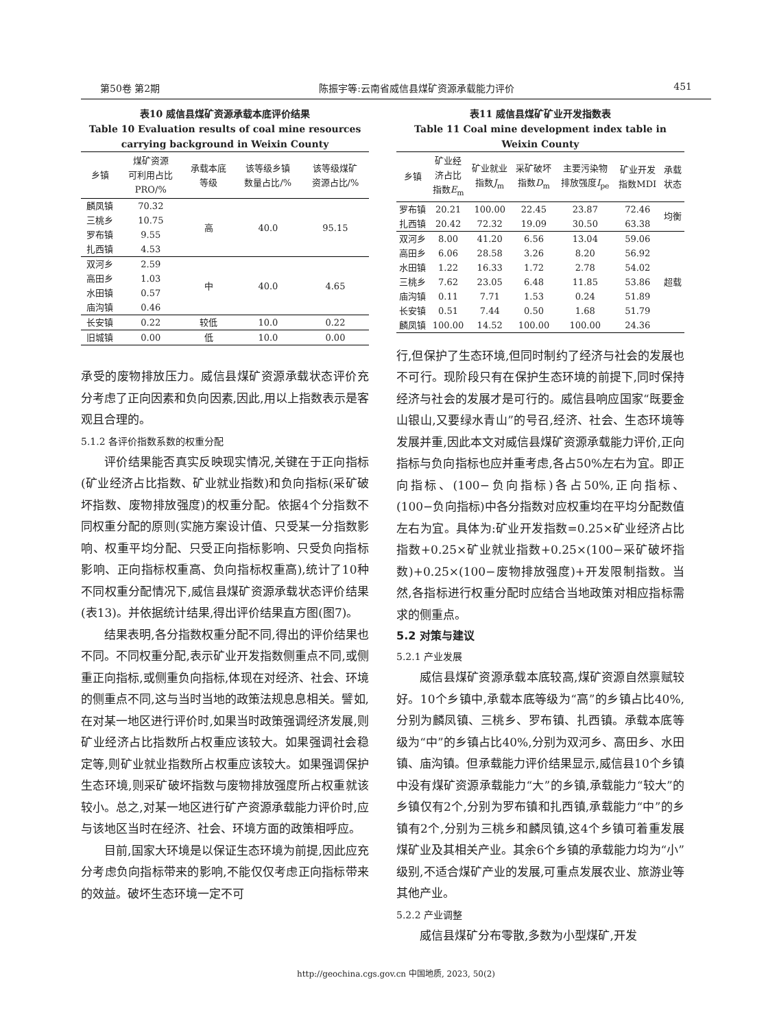第50卷 第2期 陈振宇等:云南省威信县煤矿资源承载能力评价 451
表10 威信县煤矿资源承载本底评价结果
Table 10 Evaluation results of coal mine resources carrying background in Weixin County
| 乡镇 | 煤矿资源 可利用占比 PRO/% | 承载本底 等级 | 该等级乡镇 数量占比/% | 该等级煤矿 资源占比/% |
| --- | --- | --- | --- | --- |
| 麟凤镇 | 70.32 | 高 | 40.0 | 95.15 |
| 三桃乡 | 10.75 | | | |
| 罗布镇 | 9.55 | | | |
| 扎西镇 | 4.53 | | | |
| 双河乡 | 2.59 | 中 | 40.0 | 4.65 |
| 高田乡 | 1.03 | | | |
| 水田镇 | 0.57 | | | |
| 庙沟镇 | 0.46 | | | |
| 长安镇 | 0.22 | 较低 | 10.0 | 0.22 |
| 旧城镇 | 0.00 | 低 | 10.0 | 0.00 |
承受的废物排放压力。威信县煤矿资源承载状态评价充分考虑了正向因素和负向因素,因此,用以上指数表示是客观且合理的。
5.1.2 各评价指数系数的权重分配
评价结果能否真实反映现实情况,关键在于正向指标(矿业经济占比指数、矿业就业指数)和负向指标(采矿破坏指数、废物排放强度)的权重分配。依据4个分指数不同权重分配的原则(实施方案设计值、只受某一分指数影响、权重平均分配、只受正向指标影响、只受负向指标影响、正向指标权重高、负向指标权重高),统计了10种不同权重分配情况下,威信县煤矿资源承载状态评价结果(表13)。并依据统计结果,得出评价结果直方图(图7)。
结果表明,各分指数权重分配不同,得出的评价结果也不同。不同权重分配,表示矿业开发指数侧重点不同,或侧重正向指标,或侧重负向指标,体现在对经济、社会、环境的侧重点不同,这与当时当地的政策法规息息相关。譬如,在对某一地区进行评价时,如果当时政策强调经济发展,则矿业经济占比指数所占权重应该较大。如果强调社会稳定等,则矿业就业指数所占权重应该较大。如果强调保护生态环境,则采矿破坏指数与废物排放强度所占权重就该较小。总之,对某一地区进行矿产资源承载能力评价时,应与该地区当时在经济、社会、环境方面的政策相呼应。
目前,国家大环境是以保证生态环境为前提,因此应充分考虑负向指标带来的影响,不能仅仅考虑正向指标带来的效益。破坏生态环境一定不可
表11 威信县煤矿矿业开发指数表
Table 11 Coal mine development index table in Weixin County
| 乡镇 | 矿业经 济占比 指数 E<sub>m</sub> | 矿业就业 指数 J<sub>m</sub> | 采矿破坏 指数 D<sub>m</sub> | 主要污染物 排放强度 I<sub>pe</sub> | 矿业开发 指数MDI | 承载 状态 |
| --- | --- | --- | --- | --- | --- | --- |
| 罗布镇 | 20.21 | 100.00 | 22.45 | 23.87 | 72.46 | 均衡 |
| 扎西镇 | 20.42 | 72.32 | 19.09 | 30.50 | 63.38 | |
| 双河乡 | 8.00 | 41.20 | 6.56 | 13.04 | 59.06 | 超载 |
| 高田乡 | 6.06 | 28.58 | 3.26 | 8.20 | 56.92 | |
| 水田镇 | 1.22 | 16.33 | 1.72 | 2.78 | 54.02 | |
| 三桃乡 | 7.62 | 23.05 | 6.48 | 11.85 | 53.86 | |
| 庙沟镇 | 0.11 | 7.71 | 1.53 | 0.24 | 51.89 | |
| 长安镇 | 0.51 | 7.44 | 0.50 | 1.68 | 51.79 | |
| 麟凤镇 | 100.00 | 14.52 | 100.00 | 100.00 | 24.36 | |
行,但保护了生态环境,但同时制约了经济与社会的发展也不可行。现阶段只有在保护生态环境的前提下,同时保持经济与社会的发展才是可行的。威信县响应国家“既要金山银山,又要绿水青山”的号召,经济、社会、生态环境等发展并重,因此本文对威信县煤矿资源承载能力评价,正向指标与负向指标也应并重考虑,各占50%左右为宜。即正向指标、(100−负向指标)各占50%,正向指标、(100−负向指标)中各分指数对应权重均在平均分配数值左右为宜。具体为:矿业开发指数=0.25×矿业经济占比指数+0.25×矿业就业指数+0.25×(100−采矿破坏指数)+0.25×(100−废物排放强度)+开发限制指数。当然,各指标进行权重分配时应结合当地政策对相应指标需求的侧重点。
5.2 对策与建议
5.2.1 产业发展
威信县煤矿资源承载本底较高,煤矿资源自然禀赋较好。10个乡镇中,承载本底等级为“高”的乡镇占比40%,分别为麟凤镇、三桃乡、罗布镇、扎西镇。承载本底等级为“中”的乡镇占比40%,分别为双河乡、高田乡、水田镇、庙沟镇。但承载能力评价结果显示,威信县10个乡镇中没有煤矿资源承载能力“大”的乡镇,承载能力“较大”的乡镇仅有2个,分别为罗布镇和扎西镇,承载能力“中”的乡镇有2个,分别为三桃乡和麟凤镇,这4个乡镇可着重发展煤矿业及其相关产业。其余6个乡镇的承载能力均为“小”级别,不适合煤矿产业的发展,可重点发展农业、旅游业等其他产业。
5.2.2 产业调整
威信县煤矿分布零散,多数为小型煤矿,开发
http://geochina.cgs.gov.cn 中国地质, 2023, 50(2)